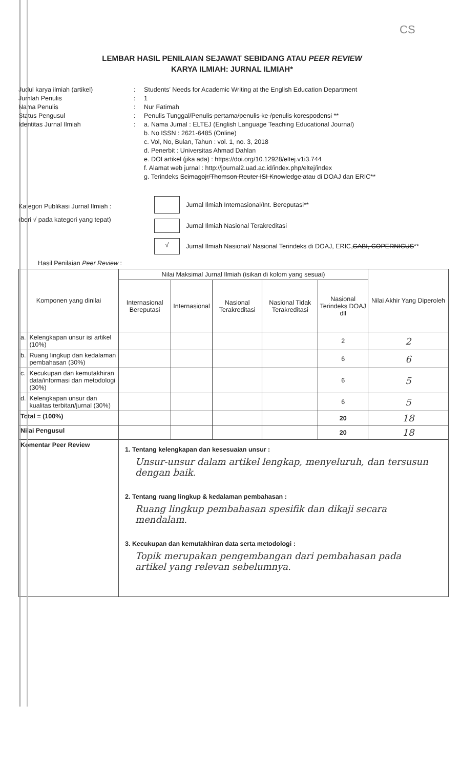CS
LEMBAR HASIL PENILAIAN SEJAWAT SEBIDANG ATAU PEER REVIEW
KARYA ILMIAH: JURNAL ILMIAH*
Judul karya ilmiah (artikel)
:
Students’ Needs for Academic Writing at the English Education Department
Jumlah Penulis
:
1
Nama Penulis
:
Nur Fatimah
Status Pengusul
:
Penulis Tunggal/Penulis pertama/penulis ke /penulis korespodensi **
Identitas Jurnal Ilmiah
:
a. Nama Jurnal : ELTEJ (English Language Teaching Educational Journal)
b. No ISSN : 2621-6485 (Online)
c. Vol, No, Bulan, Tahun : vol. 1, no. 3, 2018
d. Penerbit : Universitas Ahmad Dahlan
e. DOI artikel (jika ada) : https://doi.org/10.12928/eltej.v1i3.744
f. Alamat web jurnal : http://journal2.uad.ac.id/index.php/eltej/index
g. Terindeks Scimagojr/Thomson Reuter ISI Knowledge atau di DOAJ dan ERIC**
Kategori Publikasi Jurnal Ilmiah :
(beri √ pada kategori yang tepat)
Jurnal Ilmiah Internasional/Int. Bereputasi**
Jurnal Ilmiah Nasional Terakreditasi
√
Jurnal Ilmiah Nasional/ Nasional Terindeks di DOAJ, ERIC, CABI, COPERNICUS **
Hasil Penilaian Peer Review :
| Komponen yang dinilai | | Nilai Maksimal Jurnal Ilmiah (isikan di kolom yang sesuai) | | | | | Nilai Akhir Yang Diperoleh |
| --- | --- | --- | --- | --- | --- | --- | --- |
| | | Internasional Bereputasi | Internasional | Nasional Terakreditasi | Nasional Tidak Terakreditasi | Nasional Terindeks DOAJ dll | |
| a. | Kelengkapan unsur isi artikel (10%) | | | | | 2 | 2 |
| b. | Ruang lingkup dan kedalaman pembahasan (30%) | | | | | 6 | 6 |
| c. | Kecukupan dan kemutakhiran data/informasi dan metodologi (30%) | | | | | 6 | 5 |
| d. | Kelengkapan unsur dan kualitas terbitan/jurnal (30%) | | | | | 6 | 5 |
| Total = (100%) | | | | | | 20 | 18 |
| Nilai Pengusul | | | | | | 20 | 18 |
| Komentar Peer Review | | 1. Tentang kelengkapan dan kesesuaian unsur : Unsur-unsur dalam artikel lengkap, menyeluruh, dan tersusun dengan baik. 2. Tentang ruang lingkup & kedalaman pembahasan : Ruang lingkup pembahasan spesifik dan dikaji secara mendalam. 3. Kecukupan dan kemutakhiran data serta metodologi : Topik merupakan pengembangan dari pembahasan pada artikel yang relevan sebelumnya. | | | | | |